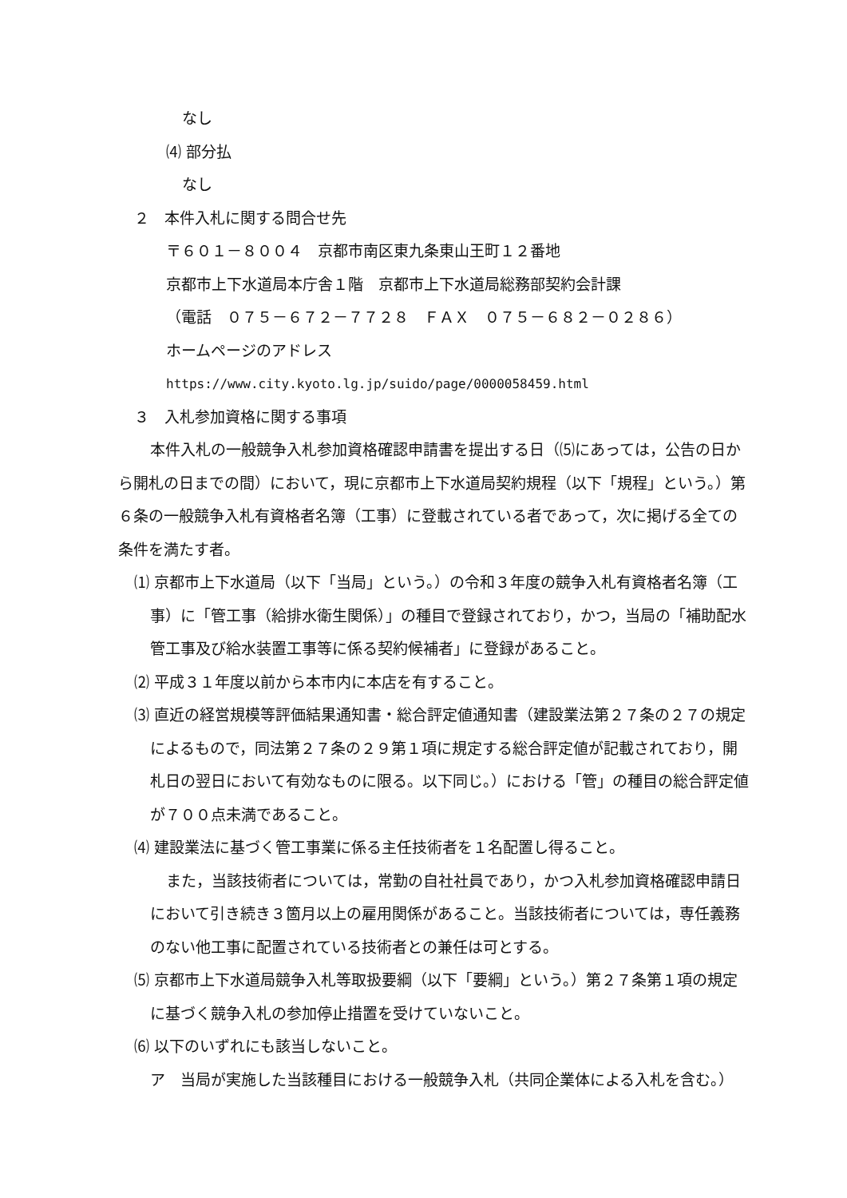なし
⑷ 部分払
なし
２　本件入札に関する問合せ先
〒６０１－８００４　京都市南区東九条東山王町１２番地
京都市上下水道局本庁舎１階　京都市上下水道局総務部契約会計課
（電話　０７５－６７２－７７２８　ＦＡＸ　０７５－６８２－０２８６）
ホームページのアドレス
https://www.city.kyoto.lg.jp/suido/page/0000058459.html
３　入札参加資格に関する事項
本件入札の一般競争入札参加資格確認申請書を提出する日（⑸にあっては，公告の日から開札の日までの間）において，現に京都市上下水道局契約規程（以下「規程」という。）第６条の一般競争入札有資格者名簿（工事）に登載されている者であって，次に掲げる全ての条件を満たす者。
⑴ 京都市上下水道局（以下「当局」という。）の令和３年度の競争入札有資格者名簿（工事）に「管工事（給排水衛生関係）」の種目で登録されており，かつ，当局の「補助配水管工事及び給水装置工事等に係る契約候補者」に登録があること。
⑵ 平成３１年度以前から本市内に本店を有すること。
⑶ 直近の経営規模等評価結果通知書・総合評定値通知書（建設業法第２７条の２７の規定によるもので，同法第２７条の２９第１項に規定する総合評定値が記載されており，開札日の翌日において有効なものに限る。以下同じ。）における「管」の種目の総合評定値が７００点未満であること。
⑷ 建設業法に基づく管工事業に係る主任技術者を１名配置し得ること。
また，当該技術者については，常勤の自社社員であり，かつ入札参加資格確認申請日において引き続き３箇月以上の雇用関係があること。当該技術者については，専任義務のない他工事に配置されている技術者との兼任は可とする。
⑸ 京都市上下水道局競争入札等取扱要綱（以下「要綱」という。）第２７条第１項の規定に基づく競争入札の参加停止措置を受けていないこと。
⑹ 以下のいずれにも該当しないこと。
ア　当局が実施した当該種目における一般競争入札（共同企業体による入札を含む。）